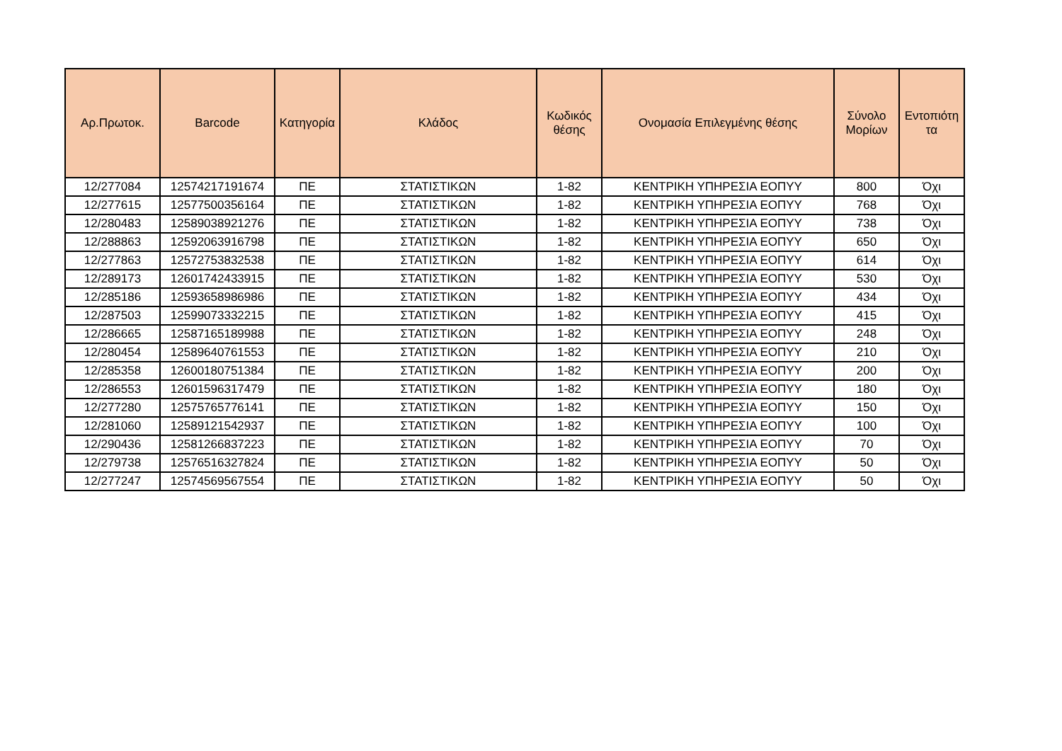| Αρ.Πρωτοκ. | Barcode | Κατηγορία | Κλάδος | Κωδικός θέσης | Ονομασία Επιλεγμένης θέσης | Σύνολο Μορίων | Εντοπιότη τα |
| --- | --- | --- | --- | --- | --- | --- | --- |
| 12/277084 | 12574217191674 | ΠΕ | ΣΤΑΤΙΣΤΙΚΩΝ | 1-82 | ΚΕΝΤΡΙΚΗ ΥΠΗΡΕΣΙΑ ΕΟΠΥΥ | 800 | Όχι |
| 12/277615 | 12577500356164 | ΠΕ | ΣΤΑΤΙΣΤΙΚΩΝ | 1-82 | ΚΕΝΤΡΙΚΗ ΥΠΗΡΕΣΙΑ ΕΟΠΥΥ | 768 | Όχι |
| 12/280483 | 12589038921276 | ΠΕ | ΣΤΑΤΙΣΤΙΚΩΝ | 1-82 | ΚΕΝΤΡΙΚΗ ΥΠΗΡΕΣΙΑ ΕΟΠΥΥ | 738 | Όχι |
| 12/288863 | 12592063916798 | ΠΕ | ΣΤΑΤΙΣΤΙΚΩΝ | 1-82 | ΚΕΝΤΡΙΚΗ ΥΠΗΡΕΣΙΑ ΕΟΠΥΥ | 650 | Όχι |
| 12/277863 | 12572753832538 | ΠΕ | ΣΤΑΤΙΣΤΙΚΩΝ | 1-82 | ΚΕΝΤΡΙΚΗ ΥΠΗΡΕΣΙΑ ΕΟΠΥΥ | 614 | Όχι |
| 12/289173 | 12601742433915 | ΠΕ | ΣΤΑΤΙΣΤΙΚΩΝ | 1-82 | ΚΕΝΤΡΙΚΗ ΥΠΗΡΕΣΙΑ ΕΟΠΥΥ | 530 | Όχι |
| 12/285186 | 12593658986986 | ΠΕ | ΣΤΑΤΙΣΤΙΚΩΝ | 1-82 | ΚΕΝΤΡΙΚΗ ΥΠΗΡΕΣΙΑ ΕΟΠΥΥ | 434 | Όχι |
| 12/287503 | 12599073332215 | ΠΕ | ΣΤΑΤΙΣΤΙΚΩΝ | 1-82 | ΚΕΝΤΡΙΚΗ ΥΠΗΡΕΣΙΑ ΕΟΠΥΥ | 415 | Όχι |
| 12/286665 | 12587165189988 | ΠΕ | ΣΤΑΤΙΣΤΙΚΩΝ | 1-82 | ΚΕΝΤΡΙΚΗ ΥΠΗΡΕΣΙΑ ΕΟΠΥΥ | 248 | Όχι |
| 12/280454 | 12589640761553 | ΠΕ | ΣΤΑΤΙΣΤΙΚΩΝ | 1-82 | ΚΕΝΤΡΙΚΗ ΥΠΗΡΕΣΙΑ ΕΟΠΥΥ | 210 | Όχι |
| 12/285358 | 12600180751384 | ΠΕ | ΣΤΑΤΙΣΤΙΚΩΝ | 1-82 | ΚΕΝΤΡΙΚΗ ΥΠΗΡΕΣΙΑ ΕΟΠΥΥ | 200 | Όχι |
| 12/286553 | 12601596317479 | ΠΕ | ΣΤΑΤΙΣΤΙΚΩΝ | 1-82 | ΚΕΝΤΡΙΚΗ ΥΠΗΡΕΣΙΑ ΕΟΠΥΥ | 180 | Όχι |
| 12/277280 | 12575765776141 | ΠΕ | ΣΤΑΤΙΣΤΙΚΩΝ | 1-82 | ΚΕΝΤΡΙΚΗ ΥΠΗΡΕΣΙΑ ΕΟΠΥΥ | 150 | Όχι |
| 12/281060 | 12589121542937 | ΠΕ | ΣΤΑΤΙΣΤΙΚΩΝ | 1-82 | ΚΕΝΤΡΙΚΗ ΥΠΗΡΕΣΙΑ ΕΟΠΥΥ | 100 | Όχι |
| 12/290436 | 12581266837223 | ΠΕ | ΣΤΑΤΙΣΤΙΚΩΝ | 1-82 | ΚΕΝΤΡΙΚΗ ΥΠΗΡΕΣΙΑ ΕΟΠΥΥ | 70 | Όχι |
| 12/279738 | 12576516327824 | ΠΕ | ΣΤΑΤΙΣΤΙΚΩΝ | 1-82 | ΚΕΝΤΡΙΚΗ ΥΠΗΡΕΣΙΑ ΕΟΠΥΥ | 50 | Όχι |
| 12/277247 | 12574569567554 | ΠΕ | ΣΤΑΤΙΣΤΙΚΩΝ | 1-82 | ΚΕΝΤΡΙΚΗ ΥΠΗΡΕΣΙΑ ΕΟΠΥΥ | 50 | Όχι |